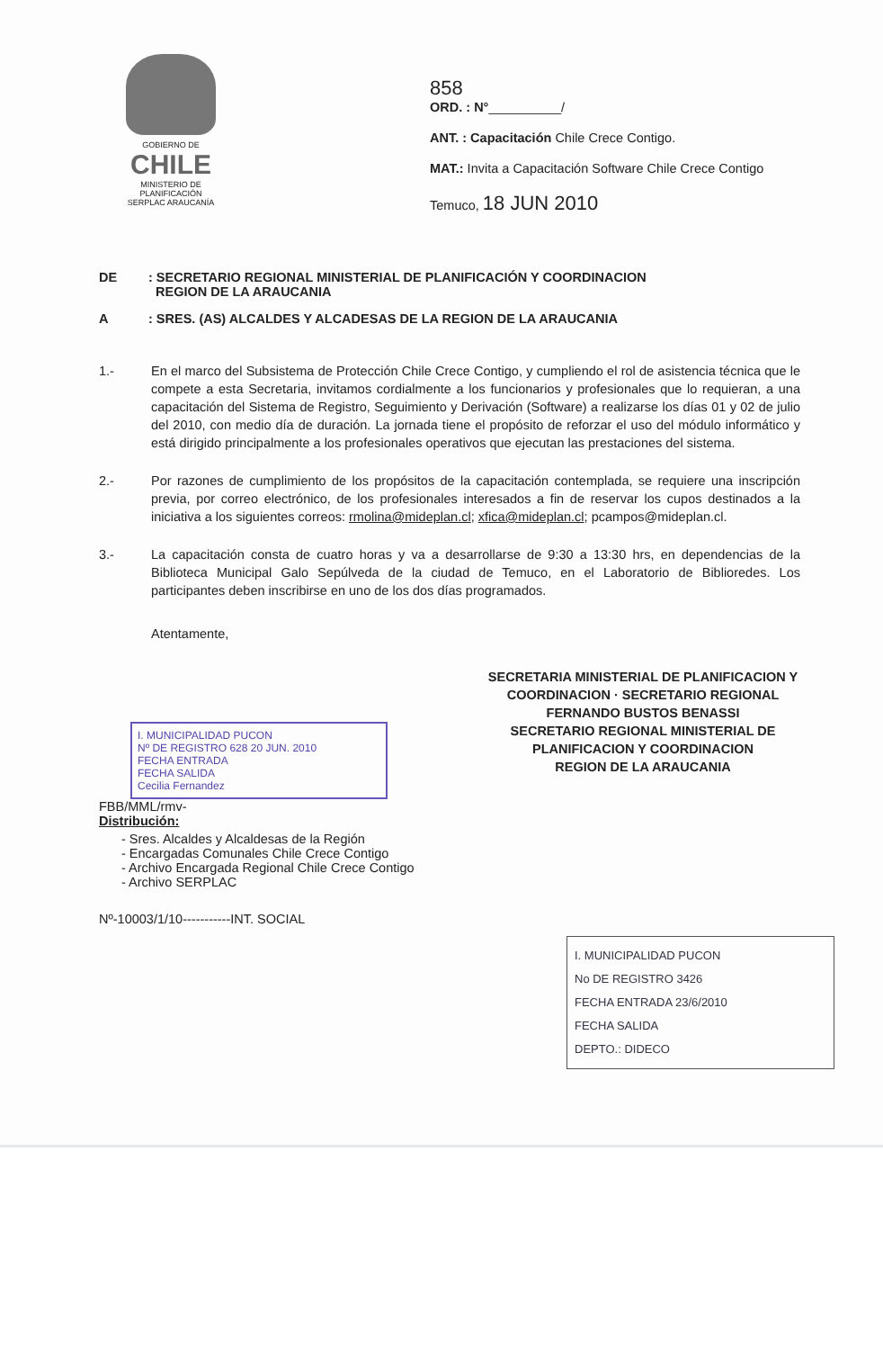GOBIERNO DE
CHILE
MINISTERIO DE PLANIFICACIÓN
SERPLAC ARAUCANÍA
858
ORD. : N°__________/
ANT. : Capacitación Chile Crece Contigo.
MAT.: Invita a Capacitación Software Chile Crece Contigo
Temuco, 18 JUN 2010
DE : SECRETARIO REGIONAL MINISTERIAL DE PLANIFICACIÓN Y COORDINACION
REGION DE LA ARAUCANIA
A : SRES. (AS) ALCALDES Y ALCADESAS DE LA REGION DE LA ARAUCANIA
1.- En el marco del Subsistema de Protección Chile Crece Contigo, y cumpliendo el rol de asistencia técnica que le compete a esta Secretaria, invitamos cordialmente a los funcionarios y profesionales que lo requieran, a una capacitación del Sistema de Registro, Seguimiento y Derivación (Software) a realizarse los días 01 y 02 de julio del 2010, con medio día de duración. La jornada tiene el propósito de reforzar el uso del módulo informático y está dirigido principalmente a los profesionales operativos que ejecutan las prestaciones del sistema.
2.- Por razones de cumplimiento de los propósitos de la capacitación contemplada, se requiere una inscripción previa, por correo electrónico, de los profesionales interesados a fin de reservar los cupos destinados a la iniciativa a los siguientes correos: rmolina@mideplan.cl; xfica@mideplan.cl; pcampos@mideplan.cl.
3.- La capacitación consta de cuatro horas y va a desarrollarse de 9:30 a 13:30 hrs, en dependencias de la Biblioteca Municipal Galo Sepúlveda de la ciudad de Temuco, en el Laboratorio de Biblioredes. Los participantes deben inscribirse en uno de los dos días programados.
Atentamente,
SECRETARIA MINISTERIAL DE PLANIFICACION Y COORDINACION · SECRETARIO REGIONAL
FERNANDO BUSTOS BENASSI
SECRETARIO REGIONAL MINISTERIAL DE
PLANIFICACION Y COORDINACION
REGION DE LA ARAUCANIA
I. MUNICIPALIDAD PUCON
Nº DE REGISTRO 628 20 JUN. 2010
FECHA ENTRADA
FECHA SALIDA
Cecilia Fernandez
FBB/MML/rmv-
Distribución:
- Sres. Alcaldes y Alcaldesas de la Región
- Encargadas Comunales Chile Crece Contigo
- Archivo Encargada Regional Chile Crece Contigo
- Archivo SERPLAC
Nº-10003/1/10-----------INT. SOCIAL
I. MUNICIPALIDAD PUCON
No DE REGISTRO 3426
FECHA ENTRADA 23/6/2010
FECHA SALIDA
DEPTO.: DIDECO